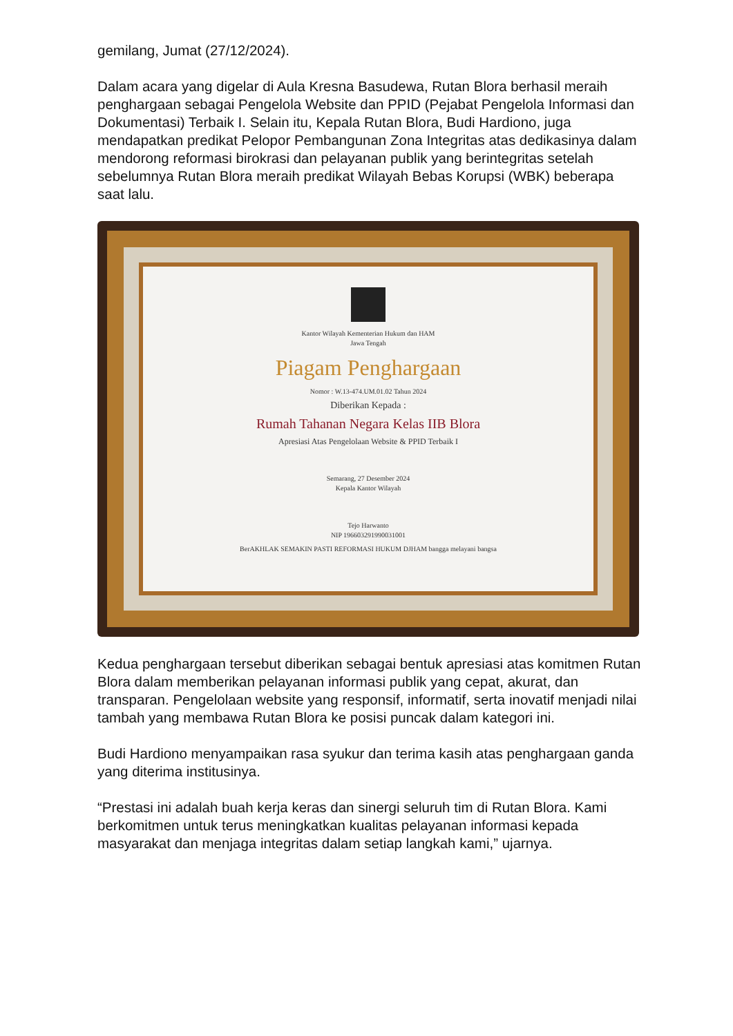gemilang, Jumat (27/12/2024).
Dalam acara yang digelar di Aula Kresna Basudewa, Rutan Blora berhasil meraih penghargaan sebagai Pengelola Website dan PPID (Pejabat Pengelola Informasi dan Dokumentasi) Terbaik I. Selain itu, Kepala Rutan Blora, Budi Hardiono, juga mendapatkan predikat Pelopor Pembangunan Zona Integritas atas dedikasinya dalam mendorong reformasi birokrasi dan pelayanan publik yang berintegritas setelah sebelumnya Rutan Blora meraih predikat Wilayah Bebas Korupsi (WBK) beberapa saat lalu.
Kantor Wilayah Kementerian Hukum dan HAM
Jawa Tengah
Piagam Penghargaan
Nomor : W.13-474.UM.01.02 Tahun 2024
Diberikan Kepada :
Rumah Tahanan Negara Kelas IIB Blora
Apresiasi Atas Pengelolaan Website & PPID Terbaik I
Semarang, 27 Desember 2024
Kepala Kantor Wilayah
Tejo Harwanto
NIP 196603291990031001
BerAKHLAK SEMAKIN PASTI REFORMASI HUKUM DJHAM bangga melayani bangsa
Kedua penghargaan tersebut diberikan sebagai bentuk apresiasi atas komitmen Rutan Blora dalam memberikan pelayanan informasi publik yang cepat, akurat, dan transparan. Pengelolaan website yang responsif, informatif, serta inovatif menjadi nilai tambah yang membawa Rutan Blora ke posisi puncak dalam kategori ini.
Budi Hardiono menyampaikan rasa syukur dan terima kasih atas penghargaan ganda yang diterima institusinya.
“Prestasi ini adalah buah kerja keras dan sinergi seluruh tim di Rutan Blora. Kami berkomitmen untuk terus meningkatkan kualitas pelayanan informasi kepada masyarakat dan menjaga integritas dalam setiap langkah kami,” ujarnya.